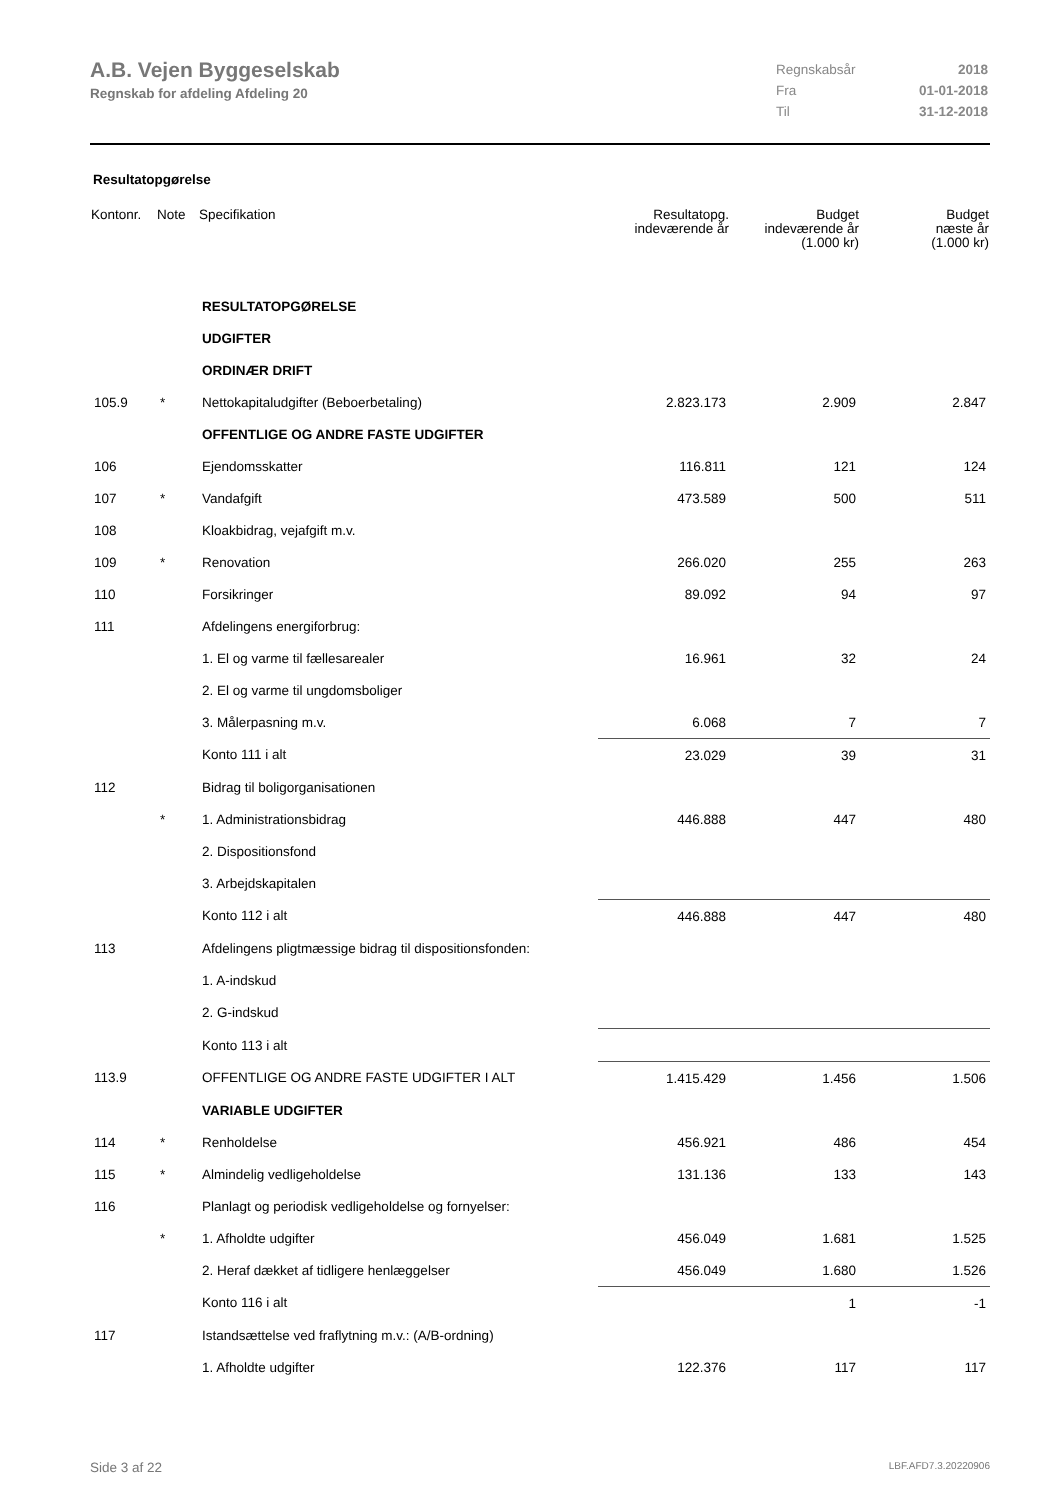A.B. Vejen Byggeselskab
Regnskab for afdeling Afdeling 20
| Regnskabsår | 2018 |
| Fra | 01-01-2018 |
| Til | 31-12-2018 |
Resultatopgørelse
| Kontonr. | Note | Specifikation | Resultatopg. indeværende år | Budget indeværende år (1.000 kr) | Budget næste år (1.000 kr) |
| --- | --- | --- | --- | --- | --- |
| | | RESULTATOPGØRELSE | | | |
| | | UDGIFTER | | | |
| | | ORDINÆR DRIFT | | | |
| 105.9 | * | Nettokapitaludgifter (Beboerbetaling) | 2.823.173 | 2.909 | 2.847 |
| | | OFFENTLIGE OG ANDRE FASTE UDGIFTER | | | |
| 106 | | Ejendomsskatter | 116.811 | 121 | 124 |
| 107 | * | Vandafgift | 473.589 | 500 | 511 |
| 108 | | Kloakbidrag, vejafgift m.v. | | | |
| 109 | * | Renovation | 266.020 | 255 | 263 |
| 110 | | Forsikringer | 89.092 | 94 | 97 |
| 111 | | Afdelingens energiforbrug: | | | |
| | | 1. El og varme til fællesarealer | 16.961 | 32 | 24 |
| | | 2. El og varme til ungdomsboliger | | | |
| | | 3. Målerpasning m.v. | 6.068 | 7 | 7 |
| | | Konto 111 i alt | 23.029 | 39 | 31 |
| 112 | | Bidrag til boligorganisationen | | | |
| | * | 1. Administrationsbidrag | 446.888 | 447 | 480 |
| | | 2. Dispositionsfond | | | |
| | | 3. Arbejdskapitalen | | | |
| | | Konto 112 i alt | 446.888 | 447 | 480 |
| 113 | | Afdelingens pligtmæssige bidrag til dispositionsfonden: | | | |
| | | 1. A-indskud | | | |
| | | 2. G-indskud | | | |
| | | Konto 113 i alt | | | |
| 113.9 | | OFFENTLIGE OG ANDRE FASTE UDGIFTER I ALT | 1.415.429 | 1.456 | 1.506 |
| | | VARIABLE UDGIFTER | | | |
| 114 | * | Renholdelse | 456.921 | 486 | 454 |
| 115 | * | Almindelig vedligeholdelse | 131.136 | 133 | 143 |
| 116 | | Planlagt og periodisk vedligeholdelse og fornyelser: | | | |
| | * | 1. Afholdte udgifter | 456.049 | 1.681 | 1.525 |
| | | 2. Heraf dækket af tidligere henlæggelser | 456.049 | 1.680 | 1.526 |
| | | Konto 116 i alt | | 1 | -1 |
| 117 | | Istandsættelse ved fraflytning m.v.: (A/B-ordning) | | | |
| | | 1. Afholdte udgifter | 122.376 | 117 | 117 |
Side 3 af 22 LBF.AFD7.3.20220906